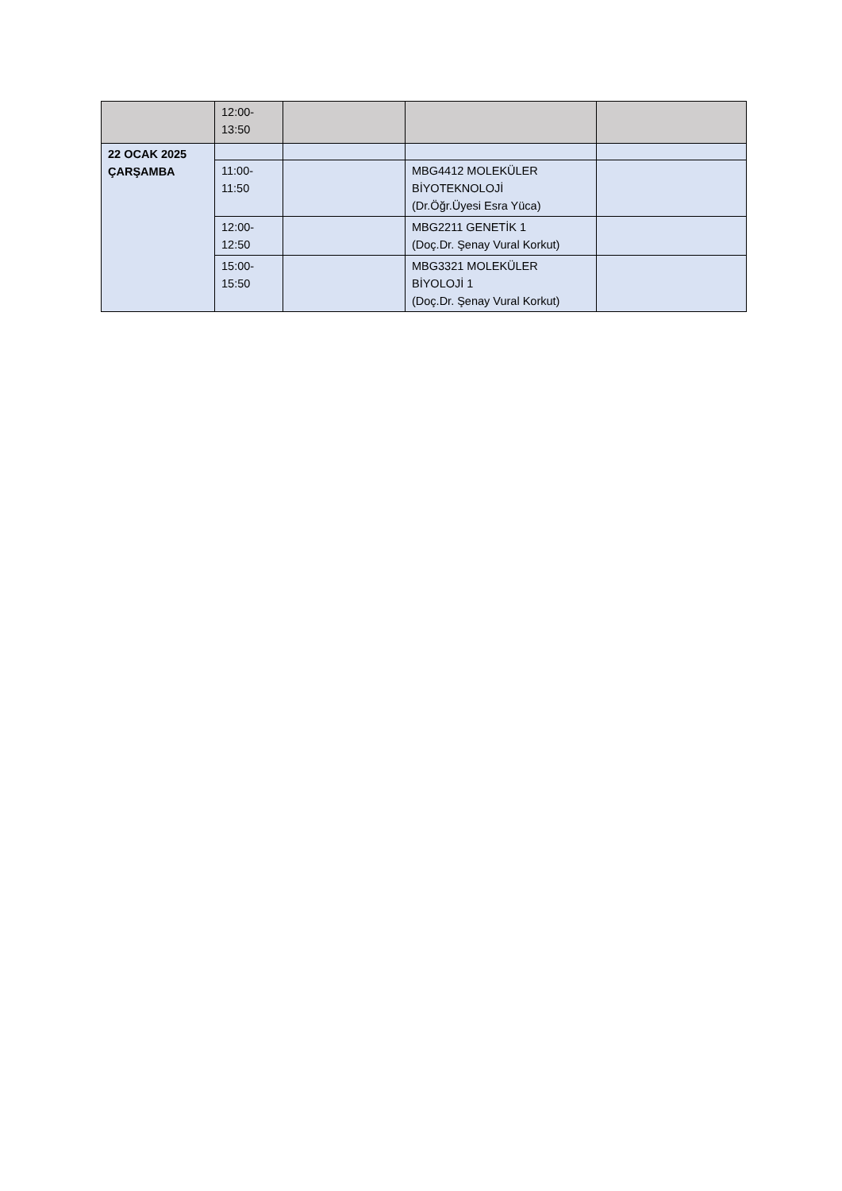| | 12:00- 13:50 | | | |
| 22 OCAK 2025 ÇARŞAMBA | | | | |
| | 11:00- 11:50 | | MBG4412 MOLEKÜLER BİYOTEKNOLOJİ (Dr.Öğr.Üyesi Esra Yüca) | |
| | 12:00- 12:50 | | MBG2211 GENETİK 1 (Doç.Dr. Şenay Vural Korkut) | |
| | 15:00- 15:50 | | MBG3321 MOLEKÜLER BİYOLOJİ 1 (Doç.Dr. Şenay Vural Korkut) | |